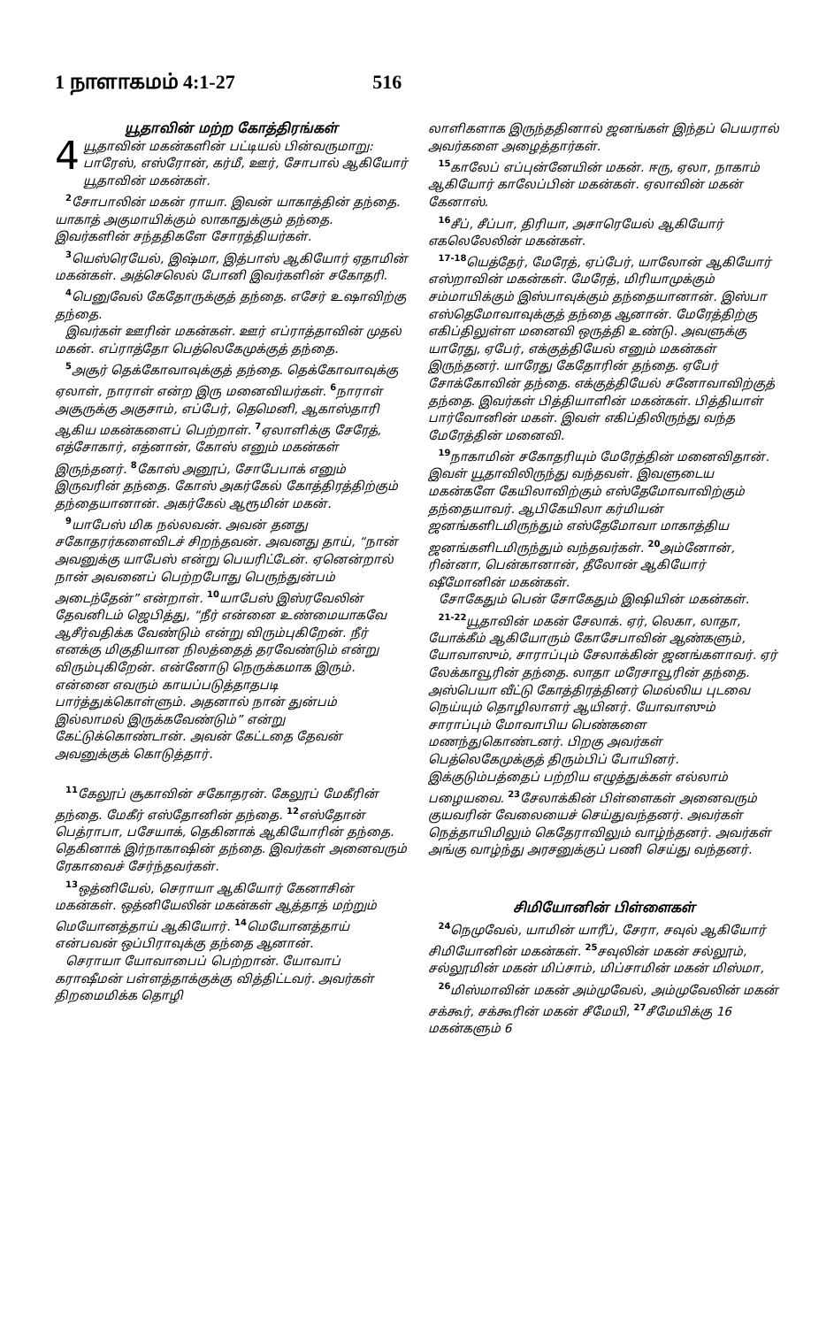1 நாளாகமம் 4:1-27 516
யூதாவின் மற்ற கோத்திரங்கள்
4 யூதாவின் மகன்களின் பட்டியல் பின்வருமாறு: பாரேஸ், எஸ்ரோன், கர்மீ, ஊர், சோபால் ஆகியோர் யூதாவின் மகன்கள்.
<sup>2</sup> சோபாலின் மகன் ராயா. இவன் யாகாத்தின் தந்தை. யாகாத் அகுமாயிக்கும் லாகாதுக்கும் தந்தை. இவர்களின் சந்ததிகளே சோரத்தியர்கள்.
<sup>3</sup> யெஸ்ரெயேல், இஷ்மா, இத்பாஸ் ஆகியோர் ஏதாமின் மகன்கள். அத்செலெல் போனி இவர்களின் சகோதரி.
<sup>4</sup> பெனுவேல் கேதோருக்குத் தந்தை. எசேர் உஷாவிற்கு தந்தை.
இவர்கள் ஊரின் மகன்கள். ஊர் எப்ராத்தாவின் முதல் மகன். எப்ராத்தோ பெத்லெகேமுக்குத் தந்தை.
<sup>5</sup> அசூர் தெக்கோவாவுக்குத் தந்தை. தெக்கோவாவுக்கு ஏலாள், நாராள் என்ற இரு மனைவியர்கள். <sup>6</sup>நாராள் அசூருக்கு அகுசாம், எப்பேர், தெமெனி, ஆகாஸ்தாரி ஆகிய மகன்களைப் பெற்றாள். <sup>7</sup>ஏலாளிக்கு சேரேத், எத்சோகார், எத்னான், கோஸ் எனும் மகன்கள் இருந்தனர். <sup>8</sup>கோஸ் அனூப், சோபேபாக் எனும் இருவரின் தந்தை. கோஸ் அகர்கேல் கோத்திரத்திற்கும் தந்தையானான். அகர்கேல் ஆரூமின் மகன்.
<sup>9</sup> யாபேஸ் மிக நல்லவன். அவன் தனது சகோதரர்களைவிடச் சிறந்தவன். அவனது தாய், “நான் அவனுக்கு யாபேஸ் என்று பெயரிட்டேன். ஏனென்றால் நான் அவனைப் பெற்றபோது பெருந்துன்பம் அடைந்தேன்” என்றாள். <sup>10</sup>யாபேஸ் இஸ்ரவேலின் தேவனிடம் ஜெபித்து, “நீர் என்னை உண்மையாகவே ஆசீர்வதிக்க வேண்டும் என்று விரும்புகிறேன். நீர் எனக்கு மிகுதியான நிலத்தைத் தரவேண்டும் என்று விரும்புகிறேன். என்னோடு நெருக்கமாக இரும். என்னை எவரும் காயப்படுத்தாதபடி பார்த்துக்கொள்ளும். அதனால் நான் துன்பம் இல்லாமல் இருக்கவேண்டும்” என்று கேட்டுக்கொண்டான். அவன் கேட்டதை தேவன் அவனுக்குக் கொடுத்தார்.
<sup>11</sup> கேலூப் சூகாவின் சகோதரன். கேலூப் மேகீரின் தந்தை. மேகீர் எஸ்தோனின் தந்தை. <sup>12</sup>எஸ்தோன் பெத்ராபா, பசேயாக், தெகினாக் ஆகியோரின் தந்தை. தெகினாக் இர்நாகாஷின் தந்தை. இவர்கள் அனைவரும் ரேகாவைச் சேர்ந்தவர்கள்.
<sup>13</sup> ஒத்னியேல், செராயா ஆகியோர் கேனாசின் மகன்கள். ஒத்னியேலின் மகன்கள் ஆத்தாத் மற்றும் மெயோனத்தாய் ஆகியோர். <sup>14</sup>மெயோனத்தாய் என்பவன் ஒப்பிராவுக்கு தந்தை ஆனான்.
செராயா யோவாபைப் பெற்றான். யோவாப் கராஷீமன் பள்ளத்தாக்குக்கு வித்திட்டவர். அவர்கள் திறமைமிக்க தொழி
லாளிகளாக இருந்ததினால் ஜனங்கள் இந்தப் பெயரால் அவர்களை அழைத்தார்கள்.
<sup>15</sup> காலேப் எப்புன்னேயின் மகன். ஈரு, ஏலா, நாகாம் ஆகியோர் காலேப்பின் மகன்கள். ஏலாவின் மகன் கேனாஸ்.
<sup>16</sup> சீப், சீப்பா, திரியா, அசாரெயேல் ஆகியோர் எகலெலேலின் மகன்கள்.
<sup>17-18</sup>யெத்தேர், மேரேத், ஏப்பேர், யாலோன் ஆகியோர் எஸ்றாவின் மகன்கள். மேரேத், மிரியாமுக்கும் சம்மாயிக்கும் இஸ்பாவுக்கும் தந்தையானான். இஸ்பா எஸ்தெமோவாவுக்குத் தந்தை ஆனான். மேரேத்திற்கு எகிப்திலுள்ள மனைவி ஒருத்தி உண்டு. அவளுக்கு யாரேது, ஏபேர், எக்குத்தியேல் எனும் மகன்கள் இருந்தனர். யாரேது கேதோரின் தந்தை. ஏபேர் சோக்கோவின் தந்தை. எக்குத்தியேல் சனோவாவிற்குத் தந்தை. இவர்கள் பித்தியாளின் மகன்கள். பித்தியாள் பார்வோனின் மகள். இவள் எகிப்திலிருந்து வந்த மேரேத்தின் மனைவி.
<sup>19</sup> நாகாமின் சகோதரியும் மேரேத்தின் மனைவிதான். இவள் யூதாவிலிருந்து வந்தவள். இவளுடைய மகன்களே கேயிலாவிற்கும் எஸ்தேமோவாவிற்கும் தந்தையாவர். ஆபிகேயிலா கர்மியன் ஜனங்களிடமிருந்தும் எஸ்தேமோவா மாகாத்திய ஜனங்களிடமிருந்தும் வந்தவர்கள். <sup>20</sup>அம்னோன், ரின்னா, பென்கானான், தீலோன் ஆகியோர் ஷீமோனின் மகன்கள்.
சோகேதும் பென் சோகேதும் இஷியின் மகன்கள்.
<sup>21-22</sup>யூதாவின் மகன் சேலாக். ஏர், லெகா, லாதா, யோக்கீம் ஆகியோரும் கோசேபாவின் ஆண்களும், யோவாஸும், சாராப்பும் சேலாக்கின் ஜனங்களாவர். ஏர் லேக்காவூரின் தந்தை. லாதா மரேசாவூரின் தந்தை. அஸ்பெயா வீட்டு கோத்திரத்தினர் மெல்லிய புடவை நெய்யும் தொழிலாளர் ஆயினர். யோவாஸும் சாராப்பும் மோவாபிய பெண்களை மணந்துகொண்டனர். பிறகு அவர்கள் பெத்லெகேமுக்குத் திரும்பிப் போயினர். இக்குடும்பத்தைப் பற்றிய எழுத்துக்கள் எல்லாம் பழையவை. <sup>23</sup>சேலாக்கின் பிள்ளைகள் அனைவரும் குயவரின் வேலையைச் செய்துவந்தனர். அவர்கள் நெத்தாயிமிலும் கெதேராவிலும் வாழ்ந்தனர். அவர்கள் அங்கு வாழ்ந்து அரசனுக்குப் பணி செய்து வந்தனர்.
சிமியோனின் பிள்ளைகள்
<sup>24</sup> நெமுவேல், யாமின் யாரீப், சேரா, சவுல் ஆகியோர் சிமியோனின் மகன்கள். <sup>25</sup>சவுலின் மகன் சல்லூம், சல்லூமின் மகன் மிப்சாம், மிப்சாமின் மகன் மிஸ்மா,
<sup>26</sup> மிஸ்மாவின் மகன் அம்முவேல், அம்முவேலின் மகன் சக்கூர், சக்கூரின் மகன் சீமேயி, <sup>27</sup>சீமேயிக்கு 16 மகன்களும் 6